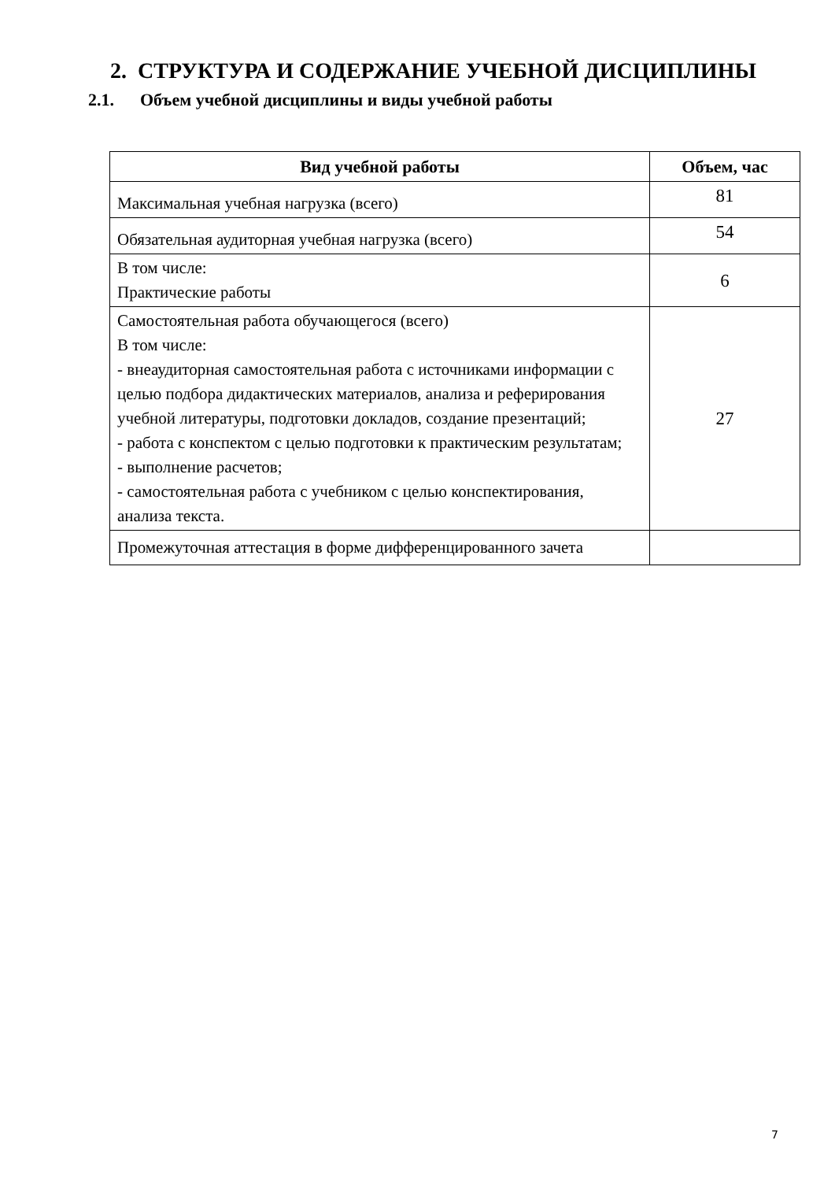2. СТРУКТУРА И СОДЕРЖАНИЕ УЧЕБНОЙ ДИСЦИПЛИНЫ
2.1. Объем учебной дисциплины и виды учебной работы
| Вид учебной работы | Объем, час |
| --- | --- |
| Максимальная учебная нагрузка (всего) | 81 |
| Обязательная аудиторная учебная нагрузка (всего) | 54 |
| В том числе: Практические работы | 6 |
| Самостоятельная работа обучающегося (всего) В том числе: - внеаудиторная самостоятельная работа с источниками информации с целью подбора дидактических материалов, анализа и реферирования учебной литературы, подготовки докладов, создание презентаций; - работа с конспектом с целью подготовки к практическим результатам; - выполнение расчетов; - самостоятельная работа с учебником с целью конспектирования, анализа текста. | 27 |
| Промежуточная аттестация в форме дифференцированного зачета | |
7